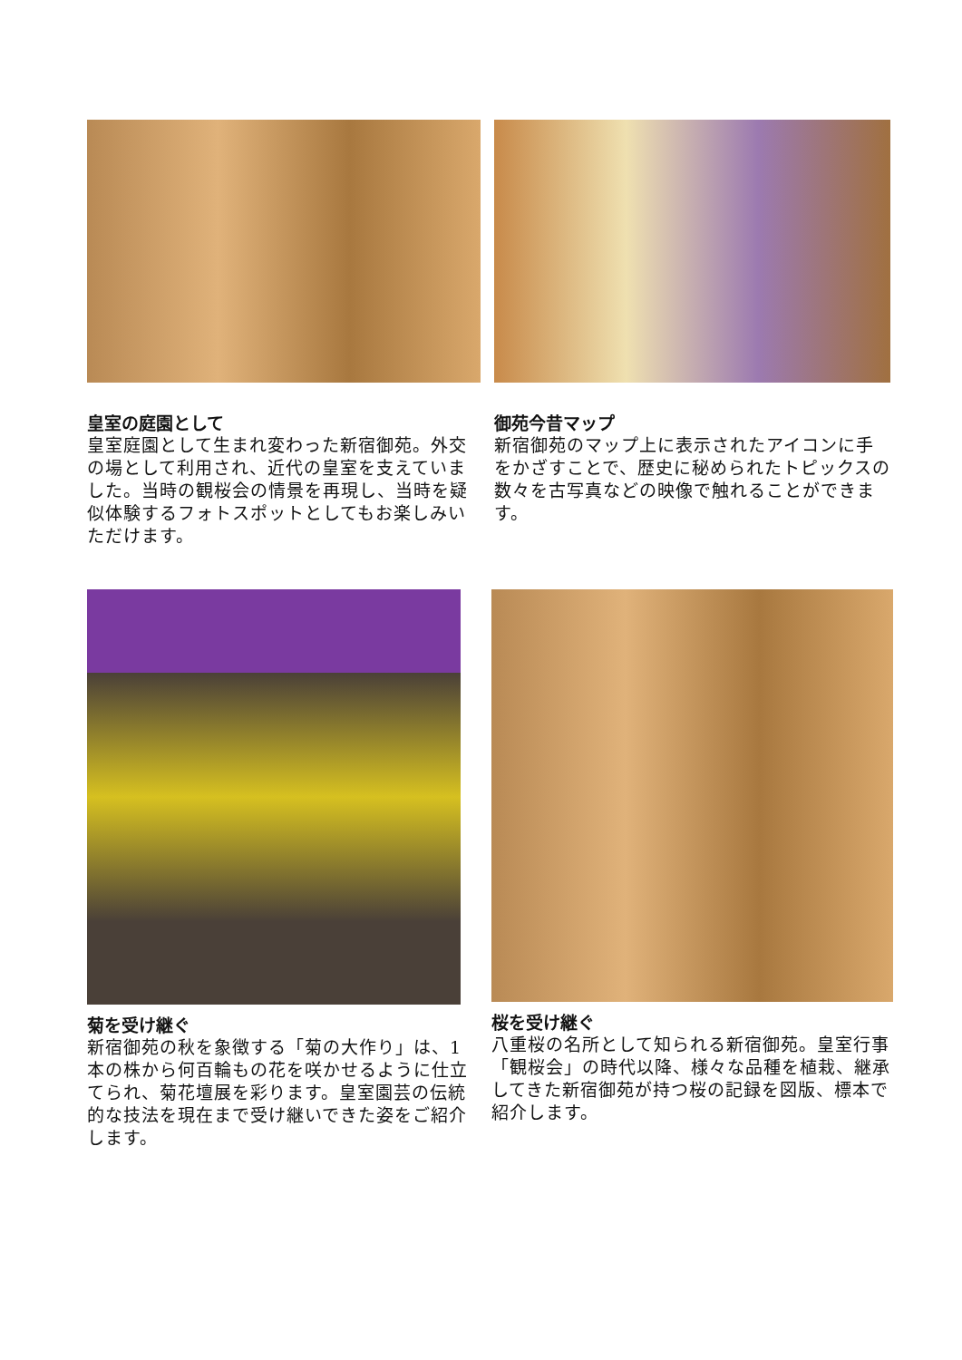皇室の庭園として
皇室庭園として生まれ変わった新宿御苑。外交の場として利用され、近代の皇室を支えていました。当時の観桜会の情景を再現し、当時を疑似体験するフォトスポットとしてもお楽しみいただけます。
御苑今昔マップ
新宿御苑のマップ上に表示されたアイコンに手をかざすことで、歴史に秘められたトピックスの数々を古写真などの映像で触れることができます。
菊を受け継ぐ
新宿御苑の秋を象徴する「菊の大作り」は、1 本の株から何百輪もの花を咲かせるように仕立てられ、菊花壇展を彩ります。皇室園芸の伝統的な技法を現在まで受け継いできた姿をご紹介します。
桜を受け継ぐ
八重桜の名所として知られる新宿御苑。皇室行事「観桜会」の時代以降、様々な品種を植栽、継承してきた新宿御苑が持つ桜の記録を図版、標本で紹介します。